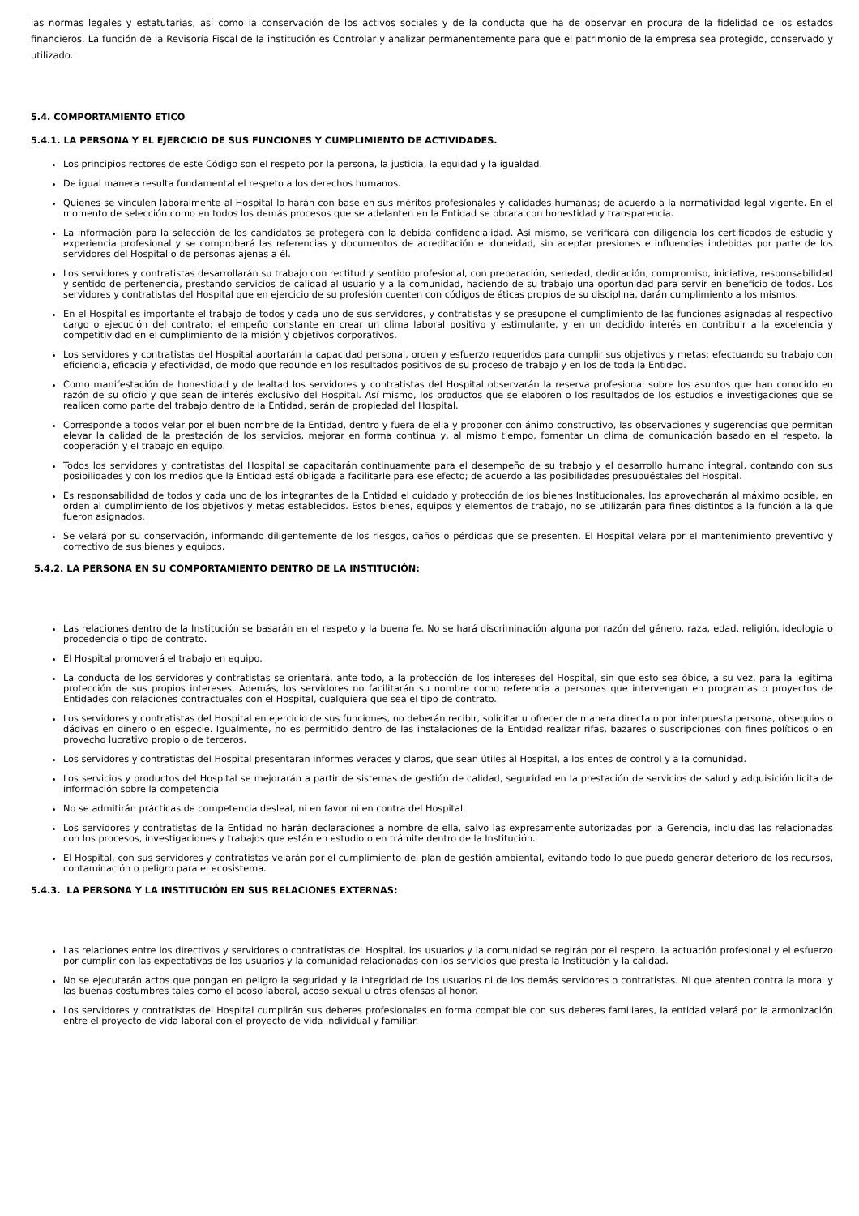las normas legales y estatutarias, así como la conservación de los activos sociales y de la conducta que ha de observar en procura de la fidelidad de los estados financieros. La función de la Revisoría Fiscal de la institución es Controlar y analizar permanentemente para que el patrimonio de la empresa sea protegido, conservado y utilizado.
5.4. COMPORTAMIENTO ETICO
5.4.1. LA PERSONA Y EL EJERCICIO DE SUS FUNCIONES Y CUMPLIMIENTO DE ACTIVIDADES.
Los principios rectores de este Código son el respeto por la persona, la justicia, la equidad y la igualdad.
De igual manera resulta fundamental el respeto a los derechos humanos.
Quienes se vinculen laboralmente al Hospital lo harán con base en sus méritos profesionales y calidades humanas; de acuerdo a la normatividad legal vigente. En el momento de selección como en todos los demás procesos que se adelanten en la Entidad se obrara con honestidad y transparencia.
La información para la selección de los candidatos se protegerá con la debida confidencialidad. Así mismo, se verificará con diligencia los certificados de estudio y experiencia profesional y se comprobará las referencias y documentos de acreditación e idoneidad, sin aceptar presiones e influencias indebidas por parte de los servidores del Hospital o de personas ajenas a él.
Los servidores y contratistas desarrollarán su trabajo con rectitud y sentido profesional, con preparación, seriedad, dedicación, compromiso, iniciativa, responsabilidad y sentido de pertenencia, prestando servicios de calidad al usuario y a la comunidad, haciendo de su trabajo una oportunidad para servir en beneficio de todos. Los servidores y contratistas del Hospital que en ejercicio de su profesión cuenten con códigos de éticas propios de su disciplina, darán cumplimiento a los mismos.
En el Hospital es importante el trabajo de todos y cada uno de sus servidores, y contratistas y se presupone el cumplimiento de las funciones asignadas al respectivo cargo o ejecución del contrato; el empeño constante en crear un clima laboral positivo y estimulante, y en un decidido interés en contribuir a la excelencia y competitividad en el cumplimiento de la misión y objetivos corporativos.
Los servidores y contratistas del Hospital aportarán la capacidad personal, orden y esfuerzo requeridos para cumplir sus objetivos y metas; efectuando su trabajo con eficiencia, eficacia y efectividad, de modo que redunde en los resultados positivos de su proceso de trabajo y en los de toda la Entidad.
Como manifestación de honestidad y de lealtad los servidores y contratistas del Hospital observarán la reserva profesional sobre los asuntos que han conocido en razón de su oficio y que sean de interés exclusivo del Hospital. Así mismo, los productos que se elaboren o los resultados de los estudios e investigaciones que se realicen como parte del trabajo dentro de la Entidad, serán de propiedad del Hospital.
Corresponde a todos velar por el buen nombre de la Entidad, dentro y fuera de ella y proponer con ánimo constructivo, las observaciones y sugerencias que permitan elevar la calidad de la prestación de los servicios, mejorar en forma continua y, al mismo tiempo, fomentar un clima de comunicación basado en el respeto, la cooperación y el trabajo en equipo.
Todos los servidores y contratistas del Hospital se capacitarán continuamente para el desempeño de su trabajo y el desarrollo humano integral, contando con sus posibilidades y con los medios que la Entidad está obligada a facilitarle para ese efecto; de acuerdo a las posibilidades presupuéstales del Hospital.
Es responsabilidad de todos y cada uno de los integrantes de la Entidad el cuidado y protección de los bienes Institucionales, los aprovecharán al máximo posible, en orden al cumplimiento de los objetivos y metas establecidos. Estos bienes, equipos y elementos de trabajo, no se utilizarán para fines distintos a la función a la que fueron asignados.
Se velará por su conservación, informando diligentemente de los riesgos, daños o pérdidas que se presenten. El Hospital velara por el mantenimiento preventivo y correctivo de sus bienes y equipos.
5.4.2. LA PERSONA EN SU COMPORTAMIENTO DENTRO DE LA INSTITUCIÓN:
Las relaciones dentro de la Institución se basarán en el respeto y la buena fe. No se hará discriminación alguna por razón del género, raza, edad, religión, ideología o procedencia o tipo de contrato.
El Hospital promoverá el trabajo en equipo.
La conducta de los servidores y contratistas se orientará, ante todo, a la protección de los intereses del Hospital, sin que esto sea óbice, a su vez, para la legítima protección de sus propios intereses. Además, los servidores no facilitarán su nombre como referencia a personas que intervengan en programas o proyectos de Entidades con relaciones contractuales con el Hospital, cualquiera que sea el tipo de contrato.
Los servidores y contratistas del Hospital en ejercicio de sus funciones, no deberán recibir, solicitar u ofrecer de manera directa o por interpuesta persona, obsequios o dádivas en dinero o en especie. Igualmente, no es permitido dentro de las instalaciones de la Entidad realizar rifas, bazares o suscripciones con fines políticos o en provecho lucrativo propio o de terceros.
Los servidores y contratistas del Hospital presentaran informes veraces y claros, que sean útiles al Hospital, a los entes de control y a la comunidad.
Los servicios y productos del Hospital se mejorarán a partir de sistemas de gestión de calidad, seguridad en la prestación de servicios de salud y adquisición lícita de información sobre la competencia
No se admitirán prácticas de competencia desleal, ni en favor ni en contra del Hospital.
Los servidores y contratistas de la Entidad no harán declaraciones a nombre de ella, salvo las expresamente autorizadas por la Gerencia, incluidas las relacionadas con los procesos, investigaciones y trabajos que están en estudio o en trámite dentro de la Institución.
El Hospital, con sus servidores y contratistas velarán por el cumplimiento del plan de gestión ambiental, evitando todo lo que pueda generar deterioro de los recursos, contaminación o peligro para el ecosistema.
5.4.3. LA PERSONA Y LA INSTITUCIÓN EN SUS RELACIONES EXTERNAS:
Las relaciones entre los directivos y servidores o contratistas del Hospital, los usuarios y la comunidad se regirán por el respeto, la actuación profesional y el esfuerzo por cumplir con las expectativas de los usuarios y la comunidad relacionadas con los servicios que presta la Institución y la calidad.
No se ejecutarán actos que pongan en peligro la seguridad y la integridad de los usuarios ni de los demás servidores o contratistas. Ni que atenten contra la moral y las buenas costumbres tales como el acoso laboral, acoso sexual u otras ofensas al honor.
Los servidores y contratistas del Hospital cumplirán sus deberes profesionales en forma compatible con sus deberes familiares, la entidad velará por la armonización entre el proyecto de vida laboral con el proyecto de vida individual y familiar.